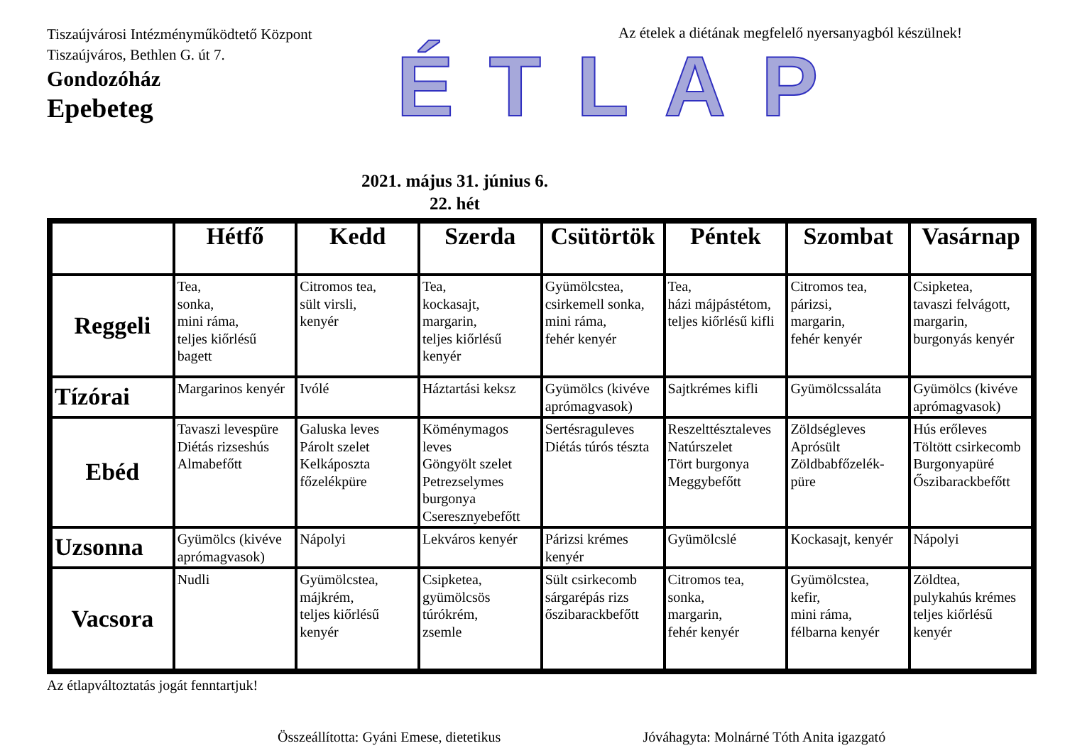Tiszaújvárosi Intézményműködtető Központ
Tiszaújváros, Bethlen G. út 7.
Gondozóház
Epebeteg
Az ételek a diétának megfelelő nyersanyagból készülnek!
ÉTLAP
2021. május 31. június 6.
22. hét
| | Hétfő | Kedd | Szerda | Csütörtök | Péntek | Szombat | Vasárnap |
| --- | --- | --- | --- | --- | --- | --- | --- |
| Reggeli | Tea, sonka, mini ráma, teljes kiőrlésű bagett | Citromos tea, sült virsli, kenyér | Tea, kockasajt, margarin, teljes kiőrlésű kenyér | Gyümölcstea, csirkemell sonka, mini ráma, fehér kenyér | Tea, házi májpástétom, teljes kiőrlésű kifli | Citromos tea, párizsi, margarin, fehér kenyér | Csipketea, tavaszi felvágott, margarin, burgonyás kenyér |
| Tízórai | Margarinos kenyér | Ivólé | Háztartási keksz | Gyümölcs (kivéve aprómagvasok) | Sajtkrémes kifli | Gyümölcssaláta | Gyümölcs (kivéve aprómagvasok) |
| Ebéd | Tavaszi levespüre Diétás rizseshús Almabefőtt | Galuska leves Párolt szelet Kelkáposzta főzelékpüre | Köménymagos leves Göngyölt szelet Petrezselymes burgonya Cseresznyebefőtt | Sertésraguleves Diétás túrós tészta | Reszelttésztaleves Natúrszelet Tört burgonya Meggybefőtt | Zöldségleves Aprósült Zöldbabfőzelék-püre | Hús erőleves Töltött csirkecomb Burgonyapüré Őszibarackbefőtt |
| Uzsonna | Gyümölcs (kivéve aprómagvasok) | Nápolyi | Lekváros kenyér | Párizsi krémes kenyér | Gyümölcslé | Kockasajt, kenyér | Nápolyi |
| Vacsora | Nudli | Gyümölcstea, májkrém, teljes kiőrlésű kenyér | Csipketea, gyümölcsös túrókrém, zsemle | Sült csirkecomb sárgarépás rizs őszibarackbefőtt | Citromos tea, sonka, margarin, fehér kenyér | Gyümölcstea, kefir, mini ráma, félbarna kenyér | Zöldtea, pulykahús krémes teljes kiőrlésű kenyér |
Az étlapváltoztatás jogát fenntartjuk!
Összeállította: Gyáni Emese, dietetikus Jóváhagyta: Molnárné Tóth Anita igazgató